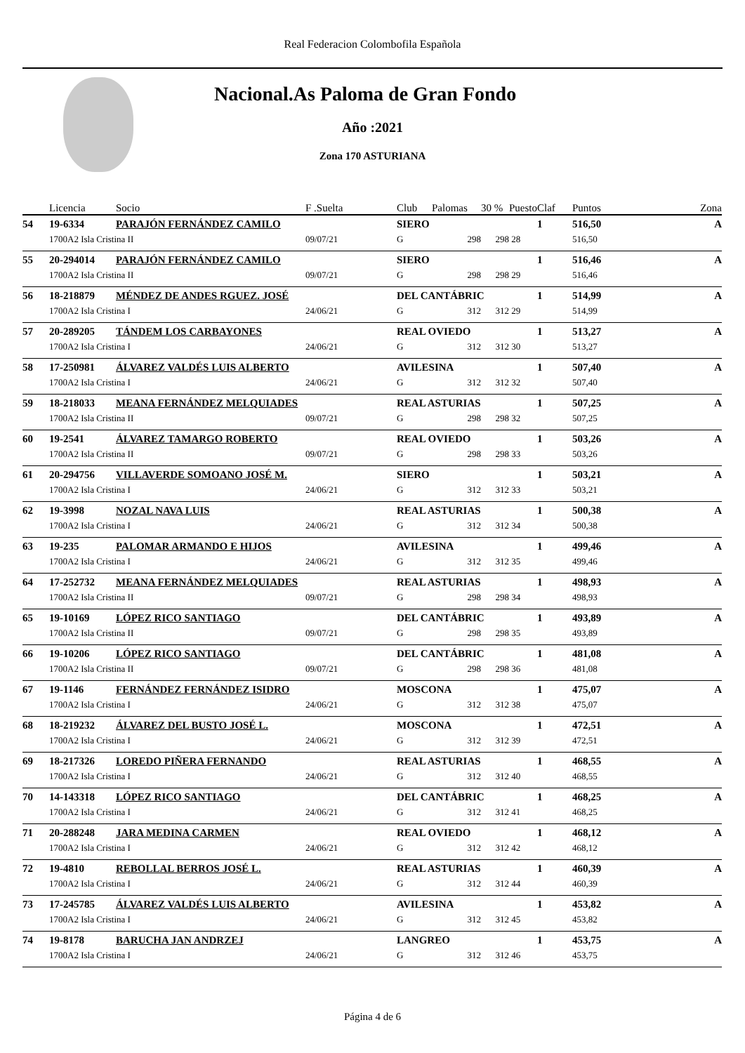Real Federacion Colombofila Española
Nacional.As Paloma de Gran Fondo
Año :2021
Zona 170 ASTURIANA
| | Licencia | Socio | F .Suelta | Club | Palomas | 30 % | Puesto | Claf | Puntos | Zona |
| --- | --- | --- | --- | --- | --- | --- | --- | --- | --- | --- |
| 54 | 19-6334 | PARAJÓN FERNÁNDEZ CAMILO | | SIERO | | | | 1 | 516,50 | A |
| | 1700A2 Isla Cristina II | | 09/07/21 | G | 298 | 298 | 28 | | 516,50 | |
| 55 | 20-294014 | PARAJÓN FERNÁNDEZ CAMILO | | SIERO | | | | 1 | 516,46 | A |
| | 1700A2 Isla Cristina II | | 09/07/21 | G | 298 | 298 | 29 | | 516,46 | |
| 56 | 18-218879 | MÉNDEZ DE ANDES RGUEZ. JOSÉ | | DEL CANTÁBRIC | | | | 1 | 514,99 | A |
| | 1700A2 Isla Cristina I | | 24/06/21 | G | 312 | 312 | 29 | | 514,99 | |
| 57 | 20-289205 | TÁNDEM LOS CARBAYONES | | REAL OVIEDO | | | | 1 | 513,27 | A |
| | 1700A2 Isla Cristina I | | 24/06/21 | G | 312 | 312 | 30 | | 513,27 | |
| 58 | 17-250981 | ÁLVAREZ VALDÉS LUIS ALBERTO | | AVILESINA | | | | 1 | 507,40 | A |
| | 1700A2 Isla Cristina I | | 24/06/21 | G | 312 | 312 | 32 | | 507,40 | |
| 59 | 18-218033 | MEANA FERNÁNDEZ MELQUIADES | | REAL ASTURIAS | | | | 1 | 507,25 | A |
| | 1700A2 Isla Cristina II | | 09/07/21 | G | 298 | 298 | 32 | | 507,25 | |
| 60 | 19-2541 | ÁLVAREZ TAMARGO ROBERTO | | REAL OVIEDO | | | | 1 | 503,26 | A |
| | 1700A2 Isla Cristina II | | 09/07/21 | G | 298 | 298 | 33 | | 503,26 | |
| 61 | 20-294756 | VILLAVERDE SOMOANO JOSÉ M. | | SIERO | | | | 1 | 503,21 | A |
| | 1700A2 Isla Cristina I | | 24/06/21 | G | 312 | 312 | 33 | | 503,21 | |
| 62 | 19-3998 | NOZAL NAVA LUIS | | REAL ASTURIAS | | | | 1 | 500,38 | A |
| | 1700A2 Isla Cristina I | | 24/06/21 | G | 312 | 312 | 34 | | 500,38 | |
| 63 | 19-235 | PALOMAR ARMANDO E HIJOS | | AVILESINA | | | | 1 | 499,46 | A |
| | 1700A2 Isla Cristina I | | 24/06/21 | G | 312 | 312 | 35 | | 499,46 | |
| 64 | 17-252732 | MEANA FERNÁNDEZ MELQUIADES | | REAL ASTURIAS | | | | 1 | 498,93 | A |
| | 1700A2 Isla Cristina II | | 09/07/21 | G | 298 | 298 | 34 | | 498,93 | |
| 65 | 19-10169 | LÓPEZ RICO SANTIAGO | | DEL CANTÁBRIC | | | | 1 | 493,89 | A |
| | 1700A2 Isla Cristina II | | 09/07/21 | G | 298 | 298 | 35 | | 493,89 | |
| 66 | 19-10206 | LÓPEZ RICO SANTIAGO | | DEL CANTÁBRIC | | | | 1 | 481,08 | A |
| | 1700A2 Isla Cristina II | | 09/07/21 | G | 298 | 298 | 36 | | 481,08 | |
| 67 | 19-1146 | FERNÁNDEZ FERNÁNDEZ ISIDRO | | MOSCONA | | | | 1 | 475,07 | A |
| | 1700A2 Isla Cristina I | | 24/06/21 | G | 312 | 312 | 38 | | 475,07 | |
| 68 | 18-219232 | ÁLVAREZ DEL BUSTO JOSÉ L. | | MOSCONA | | | | 1 | 472,51 | A |
| | 1700A2 Isla Cristina I | | 24/06/21 | G | 312 | 312 | 39 | | 472,51 | |
| 69 | 18-217326 | LOREDO PIÑERA FERNANDO | | REAL ASTURIAS | | | | 1 | 468,55 | A |
| | 1700A2 Isla Cristina I | | 24/06/21 | G | 312 | 312 | 40 | | 468,55 | |
| 70 | 14-143318 | LÓPEZ RICO SANTIAGO | | DEL CANTÁBRIC | | | | 1 | 468,25 | A |
| | 1700A2 Isla Cristina I | | 24/06/21 | G | 312 | 312 | 41 | | 468,25 | |
| 71 | 20-288248 | JARA MEDINA CARMEN | | REAL OVIEDO | | | | 1 | 468,12 | A |
| | 1700A2 Isla Cristina I | | 24/06/21 | G | 312 | 312 | 42 | | 468,12 | |
| 72 | 19-4810 | REBOLLAL BERROS JOSÉ L. | | REAL ASTURIAS | | | | 1 | 460,39 | A |
| | 1700A2 Isla Cristina I | | 24/06/21 | G | 312 | 312 | 44 | | 460,39 | |
| 73 | 17-245785 | ÁLVAREZ VALDÉS LUIS ALBERTO | | AVILESINA | | | | 1 | 453,82 | A |
| | 1700A2 Isla Cristina I | | 24/06/21 | G | 312 | 312 | 45 | | 453,82 | |
| 74 | 19-8178 | BARUCHA JAN ANDRZEJ | | LANGREO | | | | 1 | 453,75 | A |
| | 1700A2 Isla Cristina I | | 24/06/21 | G | 312 | 312 | 46 | | 453,75 | |
Página 4 de 6